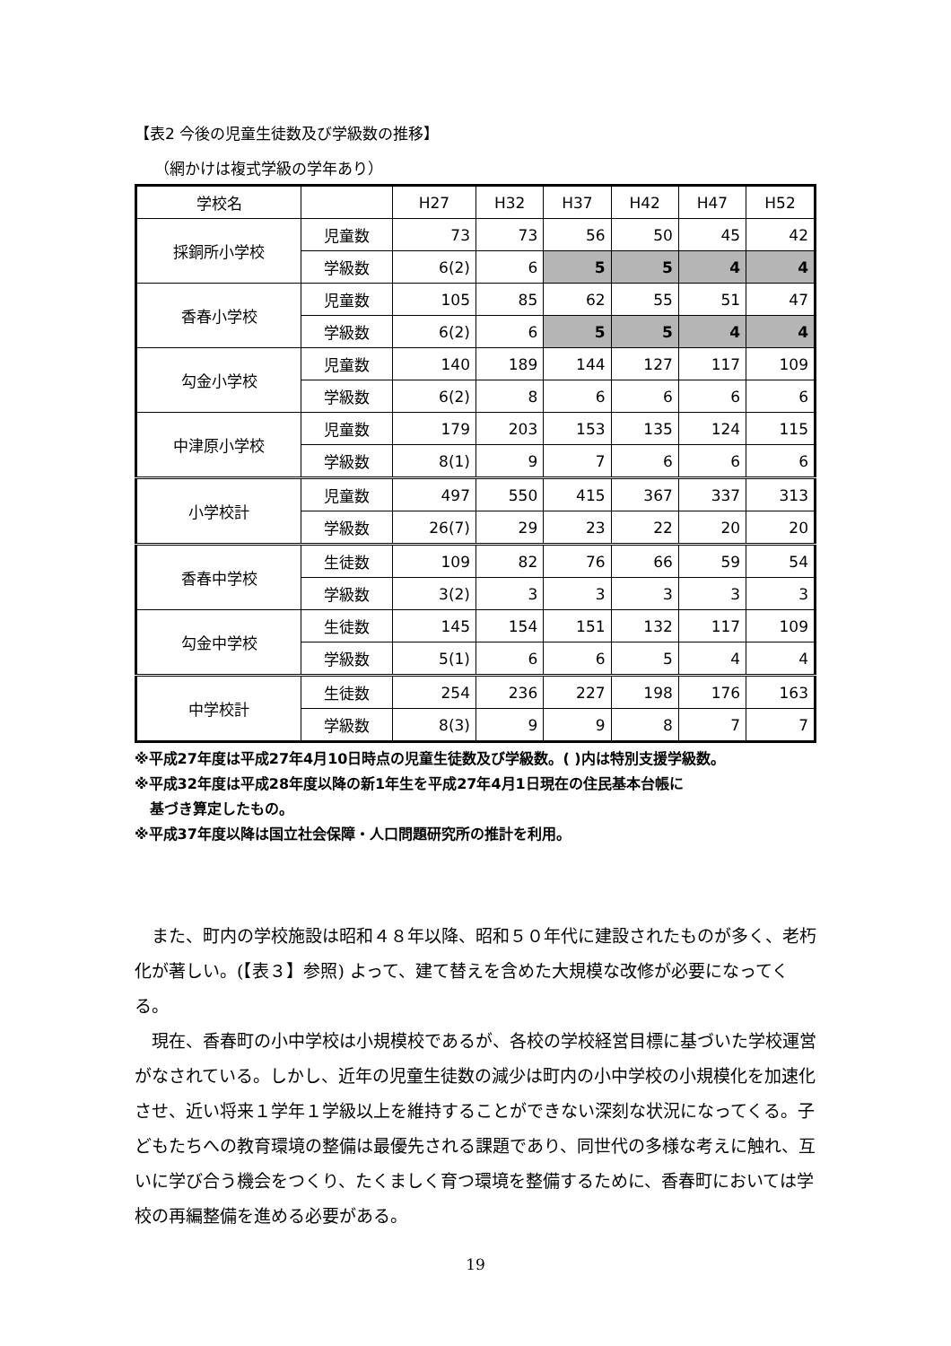【表2 今後の児童生徒数及び学級数の推移】
（網かけは複式学級の学年あり）
| 学校名 | | H27 | H32 | H37 | H42 | H47 | H52 |
| --- | --- | --- | --- | --- | --- | --- | --- |
| 採銅所小学校 | 児童数 | 73 | 73 | 56 | 50 | 45 | 42 |
| | 学級数 | 6(2) | 6 | 5 | 5 | 4 | 4 |
| 香春小学校 | 児童数 | 105 | 85 | 62 | 55 | 51 | 47 |
| | 学級数 | 6(2) | 6 | 5 | 5 | 4 | 4 |
| 勾金小学校 | 児童数 | 140 | 189 | 144 | 127 | 117 | 109 |
| | 学級数 | 6(2) | 8 | 6 | 6 | 6 | 6 |
| 中津原小学校 | 児童数 | 179 | 203 | 153 | 135 | 124 | 115 |
| | 学級数 | 8(1) | 9 | 7 | 6 | 6 | 6 |
| 小学校計 | 児童数 | 497 | 550 | 415 | 367 | 337 | 313 |
| | 学級数 | 26(7) | 29 | 23 | 22 | 20 | 20 |
| 香春中学校 | 生徒数 | 109 | 82 | 76 | 66 | 59 | 54 |
| | 学級数 | 3(2) | 3 | 3 | 3 | 3 | 3 |
| 勾金中学校 | 生徒数 | 145 | 154 | 151 | 132 | 117 | 109 |
| | 学級数 | 5(1) | 6 | 6 | 5 | 4 | 4 |
| 中学校計 | 生徒数 | 254 | 236 | 227 | 198 | 176 | 163 |
| | 学級数 | 8(3) | 9 | 9 | 8 | 7 | 7 |
※平成27年度は平成27年4月10日時点の児童生徒数及び学級数。( )内は特別支援学級数。
※平成32年度は平成28年度以降の新1年生を平成27年4月1日現在の住民基本台帳に
基づき算定したもの。
※平成37年度以降は国立社会保障・人口問題研究所の推計を利用。
また、町内の学校施設は昭和４８年以降、昭和５０年代に建設されたものが多く、老朽化が著しい。(【表３】参照) よって、建て替えを含めた大規模な改修が必要になってくる。
現在、香春町の小中学校は小規模校であるが、各校の学校経営目標に基づいた学校運営がなされている。しかし、近年の児童生徒数の減少は町内の小中学校の小規模化を加速化させ、近い将来１学年１学級以上を維持することができない深刻な状況になってくる。子どもたちへの教育環境の整備は最優先される課題であり、同世代の多様な考えに触れ、互いに学び合う機会をつくり、たくましく育つ環境を整備するために、香春町においては学校の再編整備を進める必要がある。
19